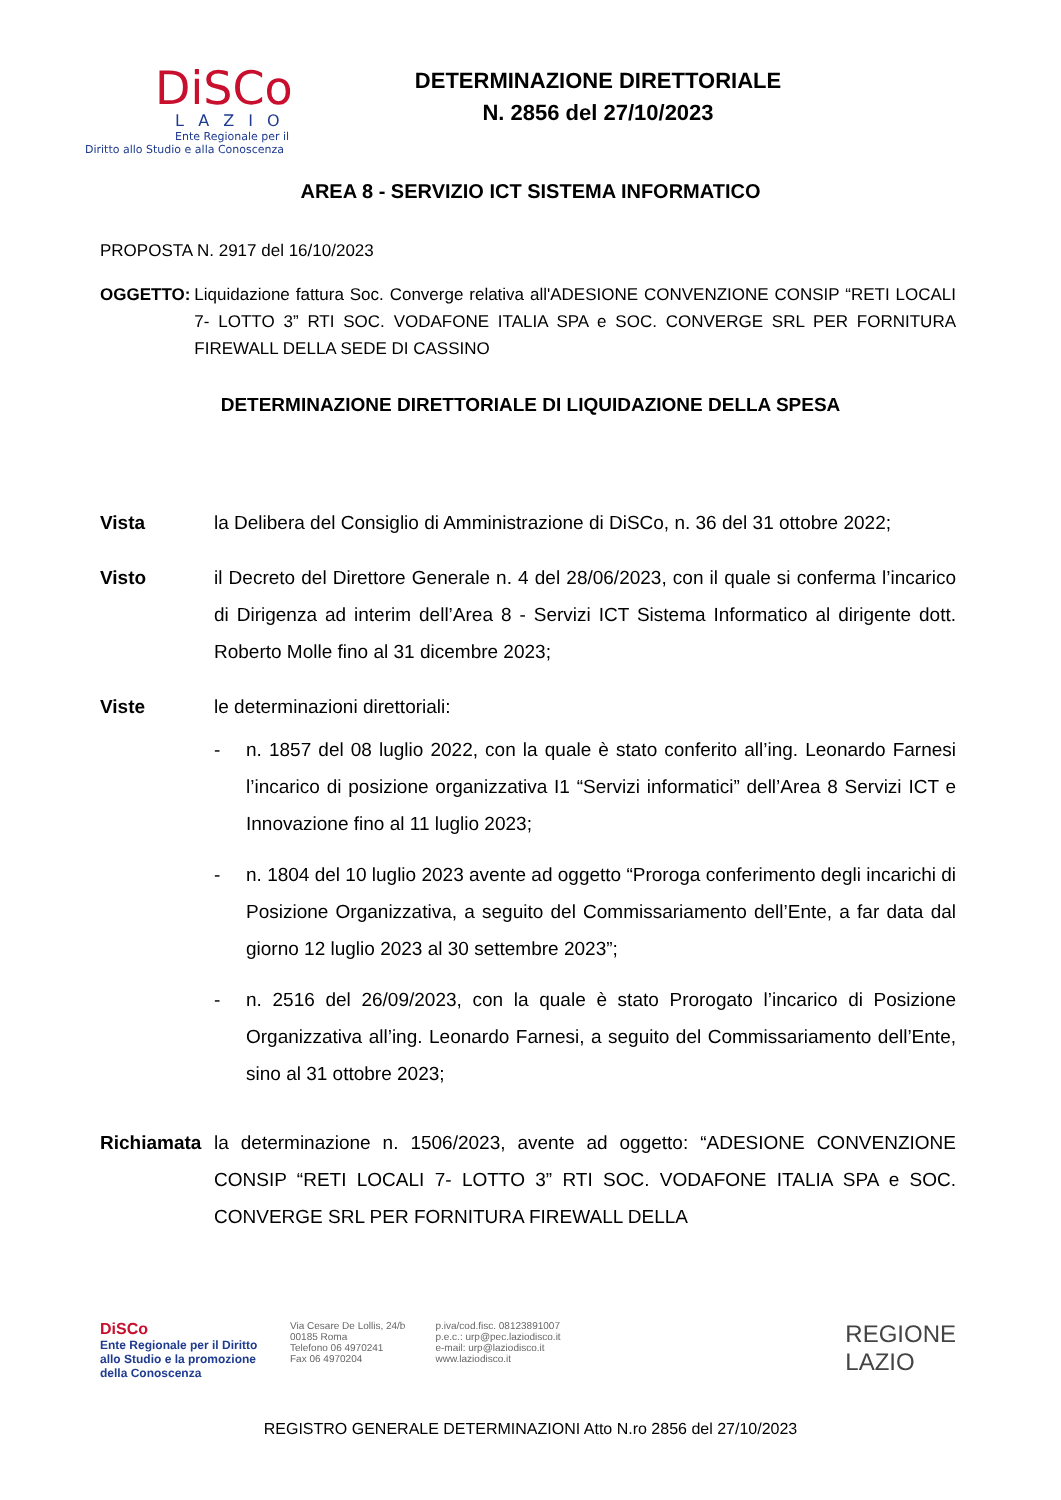DiSCo
LAZIO
Ente Regionale per il
Diritto allo Studio e alla Conoscenza
DETERMINAZIONE DIRETTORIALE
N. 2856 del 27/10/2023
AREA 8 - SERVIZIO ICT SISTEMA INFORMATICO
PROPOSTA N. 2917 del 16/10/2023
OGGETTO: Liquidazione fattura Soc. Converge relativa all'ADESIONE CONVENZIONE CONSIP “RETI LOCALI 7- LOTTO 3” RTI SOC. VODAFONE ITALIA SPA e SOC. CONVERGE SRL PER FORNITURA FIREWALL DELLA SEDE DI CASSINO
DETERMINAZIONE DIRETTORIALE DI LIQUIDAZIONE DELLA SPESA
Vista la Delibera del Consiglio di Amministrazione di DiSCo, n. 36 del 31 ottobre 2022;
Visto il Decreto del Direttore Generale n. 4 del 28/06/2023, con il quale si conferma l’incarico di Dirigenza ad interim dell’Area 8 - Servizi ICT Sistema Informatico al dirigente dott. Roberto Molle fino al 31 dicembre 2023;
Viste le determinazioni direttoriali:
- n. 1857 del 08 luglio 2022, con la quale è stato conferito all’ing. Leonardo Farnesi l’incarico di posizione organizzativa I1 “Servizi informatici” dell’Area 8 Servizi ICT e Innovazione fino al 11 luglio 2023;
- n. 1804 del 10 luglio 2023 avente ad oggetto “Proroga conferimento degli incarichi di Posizione Organizzativa, a seguito del Commissariamento dell’Ente, a far data dal giorno 12 luglio 2023 al 30 settembre 2023”;
- n. 2516 del 26/09/2023, con la quale è stato Prorogato l’incarico di Posizione Organizzativa all’ing. Leonardo Farnesi, a seguito del Commissariamento dell’Ente, sino al 31 ottobre 2023;
Richiamata la determinazione n. 1506/2023, avente ad oggetto: “ADESIONE CONVENZIONE CONSIP “RETI LOCALI 7- LOTTO 3” RTI SOC. VODAFONE ITALIA SPA e SOC. CONVERGE SRL PER FORNITURA FIREWALL DELLA
DiSCo
Ente Regionale per il Diritto allo Studio e la promozione della Conoscenza
Via Cesare De Lollis, 24/b
00185 Roma
Telefono 06 4970241
Fax 06 4970204
p.iva/cod.fisc. 08123891007
p.e.c.: urp@pec.laziodisco.it
e-mail: urp@laziodisco.it
www.laziodisco.it
REGIONE
LAZIO
REGISTRO GENERALE DETERMINAZIONI Atto N.ro 2856 del 27/10/2023